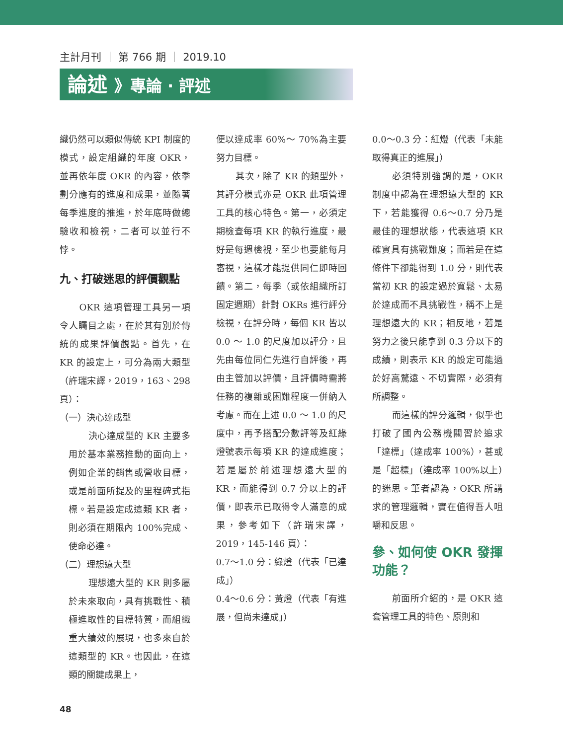主計月刊 ｜ 第 766 期 ｜ 2019.10
論述 》專論 · 評述
織仍然可以類似傳統 KPI 制度的模式，設定組織的年度 OKR，並再依年度 OKR 的內容，依季劃分應有的進度和成果，並隨著每季進度的推進，於年底時做總驗收和檢視，二者可以並行不悖。
九、打破迷思的評價觀點
OKR 這項管理工具另一項令人矚目之處，在於其有別於傳統的成果評價觀點。首先，在 KR 的設定上，可分為兩大類型（許瑞宋譯，2019，163、298 頁）：
（一）決心達成型
決心達成型的 KR 主要多用於基本業務推動的面向上，例如企業的銷售或營收目標，或是前面所提及的里程碑式指標。若是設定成這類 KR 者，則必須在期限內 100%完成、使命必達。
（二）理想遠大型
理想遠大型的 KR 則多屬於未來取向，具有挑戰性、積極進取性的目標特質，而組織重大績效的展現，也多來自於這類型的 KR。也因此，在這類的關鍵成果上，
便以達成率 60%～ 70%為主要努力目標。
其次，除了 KR 的類型外，其評分模式亦是 OKR 此項管理工具的核心特色。第一，必須定期檢查每項 KR 的執行進度，最好是每週檢視，至少也要能每月審視，這樣才能提供同仁即時回饋。第二，每季（或依組織所訂固定週期）針對 OKRs 進行評分檢視，在評分時，每個 KR 皆以 0.0 ～ 1.0 的尺度加以評分，且先由每位同仁先進行自評後，再由主管加以評價，且評價時需將任務的複雜或困難程度一併納入考慮。而在上述 0.0 ～ 1.0 的尺度中，再予搭配分數評等及紅綠燈號表示每項 KR 的達成進度；若是屬於前述理想遠大型的 KR，而能得到 0.7 分以上的評價，即表示已取得令人滿意的成果，參考如下（許瑞宋譯，2019，145-146 頁）：
0.7～1.0 分：綠燈（代表「已達成」）
0.4～0.6 分：黃燈（代表「有進展，但尚未達成」）
0.0～0.3 分：紅燈（代表「未能取得真正的進展」）
必須特別強調的是，OKR 制度中認為在理想遠大型的 KR 下，若能獲得 0.6～0.7 分乃是最佳的理想狀態，代表這項 KR 確實具有挑戰難度；而若是在這條件下卻能得到 1.0 分，則代表當初 KR 的設定過於寬鬆、太易於達成而不具挑戰性，稱不上是理想遠大的 KR；相反地，若是努力之後只能拿到 0.3 分以下的成績，則表示 KR 的設定可能過於好高騖遠、不切實際，必須有所調整。
而這樣的評分邏輯，似乎也打破了國內公務機關習於追求「達標」（達成率 100%），甚或是「超標」（達成率 100%以上）的迷思。筆者認為，OKR 所講求的管理邏輯，實在值得吾人咀嚼和反思。
參、如何使 OKR 發揮功能？
前面所介紹的，是 OKR 這套管理工具的特色、原則和
48